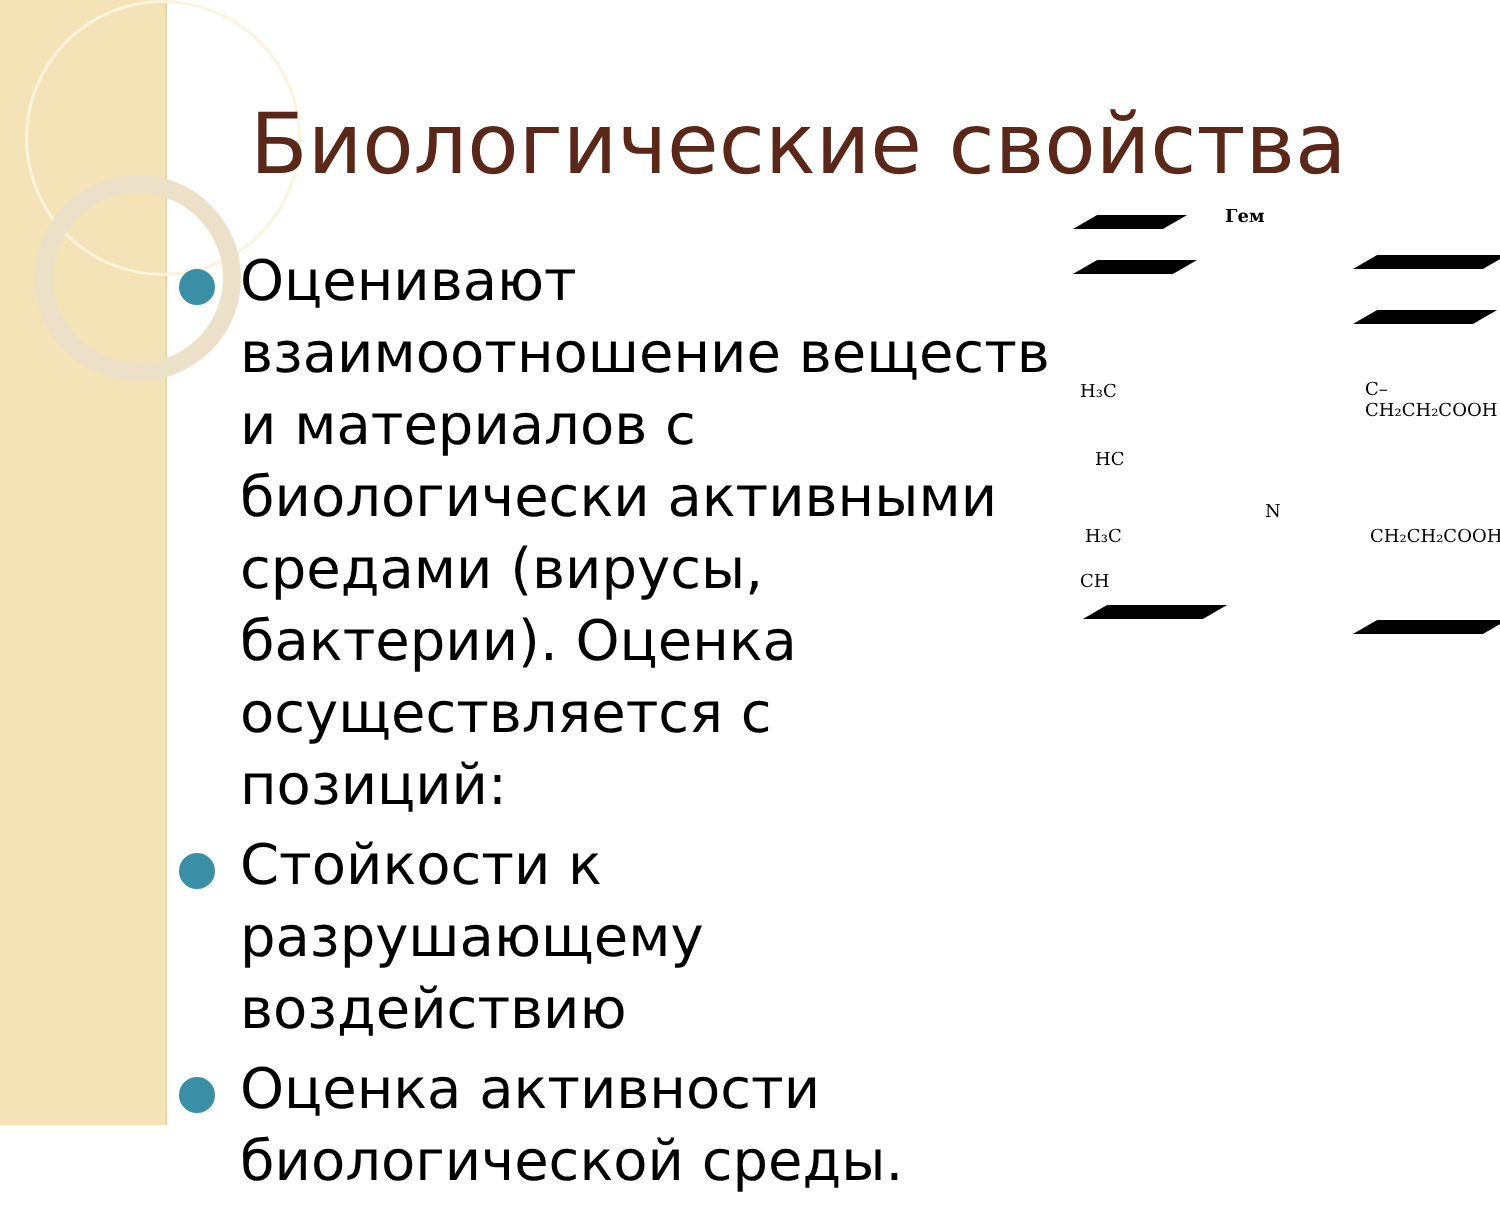Биологические свойства
Оценивают взаимоотношение веществ и материалов с биологически активными средами (вирусы, бактерии). Оценка осуществляется с позиций:
Стойкости к разрушающему воздействию
Оценка активности биологической среды.
Гем
H₃C C–CH₂CH₂COOH
HC
N
H₃C CH₂CH₂COOH
CH